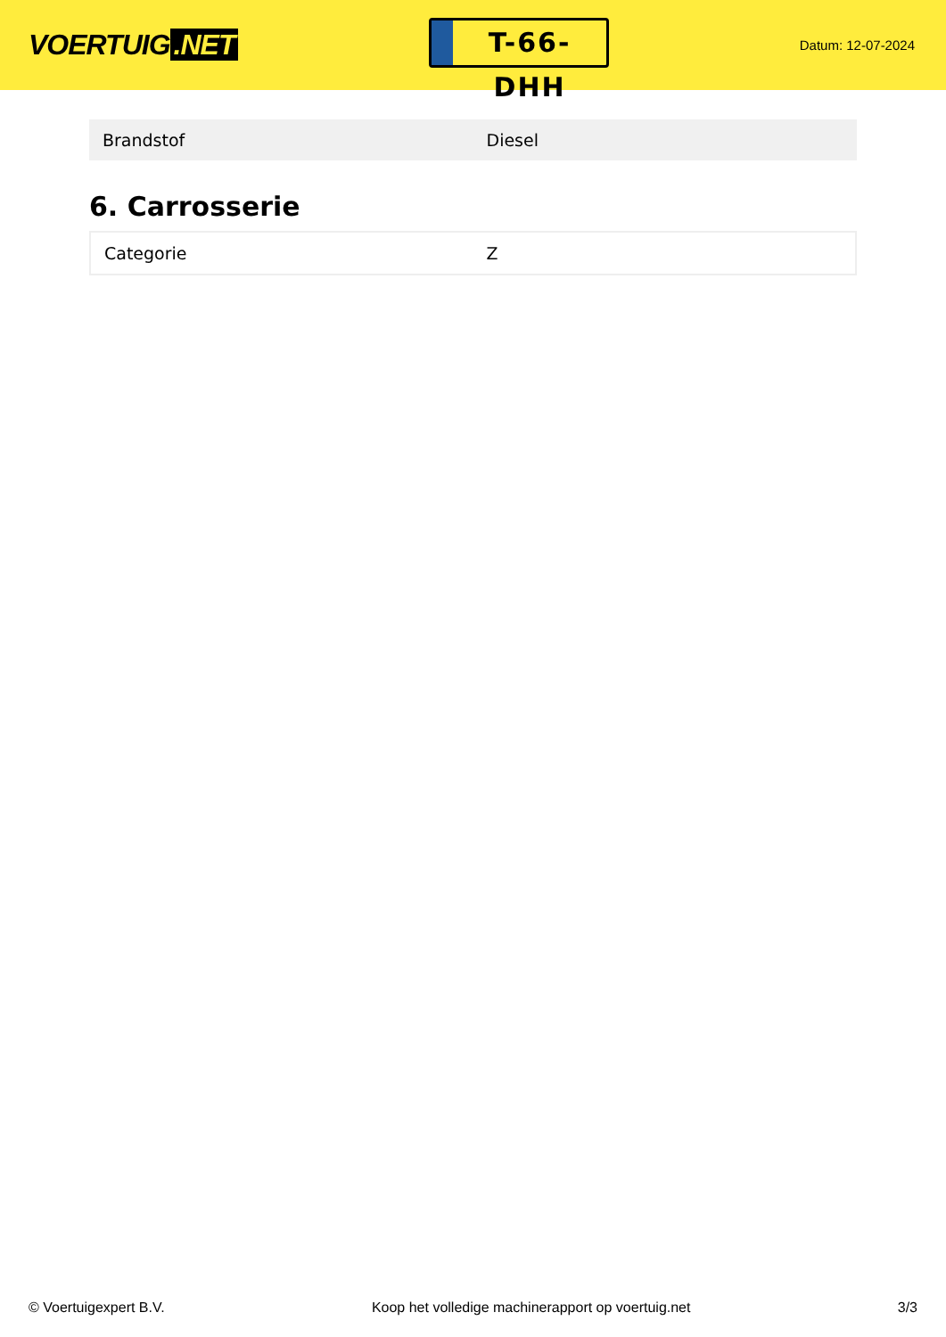VOERTUIG.NET
T-66-DHH
Datum: 12-07-2024
| Brandstof | Diesel |
6. Carrosserie
| Categorie | Z |
© Voertuigexpert B.V. Koop het volledige machinerapport op voertuig.net 3/3